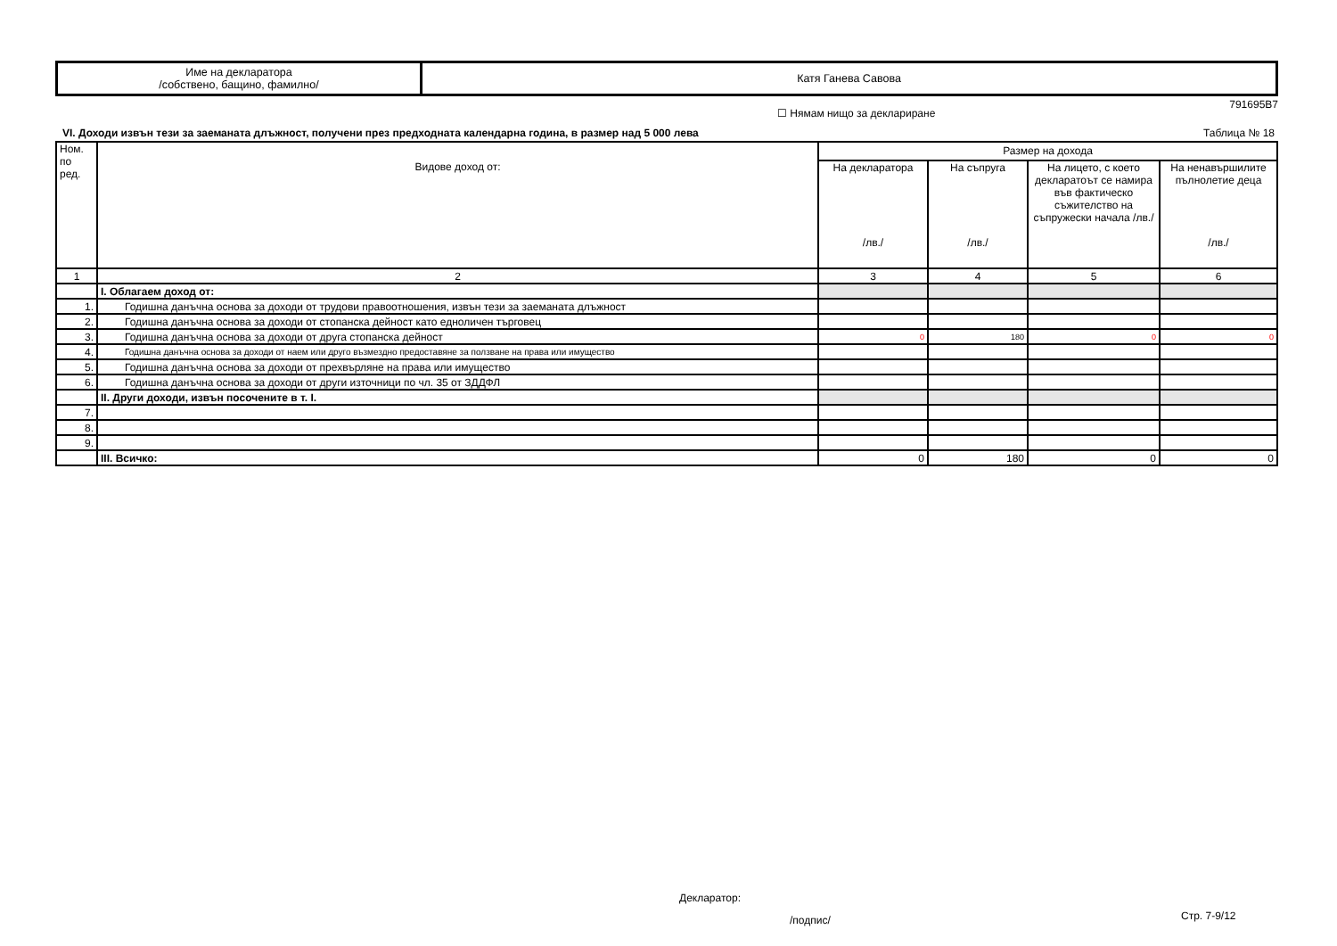| Име на декларатора /собствено, бащино, фамилно/ | Катя Ганева Савова |
☐ Нямам нищо за деклариране 791695B7
VI. Доходи извън тези за заеманата длъжност, получени през предходната календарна година, в размер над 5 000 лева Таблица № 18
| Ном. по ред. | Видове доход от: | Размер на дохода | | | |
| | | На декларатора /лв./ | На съпруга /лв./ | На лицето, с което декларатоът се намира във фактическо съжителство на съпружески начала /лв./ | На ненавършилите пълнолетие деца /лв./ |
| 1 | 2 | 3 | 4 | 5 | 6 |
| | I. Облагаем доход от: | | | | |
| 1. | Годишна данъчна основа за доходи от трудови правоотношения, извън тези за заеманата длъжност | | | | |
| 2. | Годишна данъчна основа за доходи от стопанска дейност като едноличен търговец | | | | |
| 3. | Годишна данъчна основа за доходи от друга стопанска дейност | 0 | 180 | 0 | 0 |
| 4. | Годишна данъчна основа за доходи от наем или друго възмездно предоставяне за ползване на права или имущество | | | | |
| 5. | Годишна данъчна основа за доходи от прехвърляне на права или имущество | | | | |
| 6. | Годишна данъчна основа за доходи от други източници по чл. 35 от ЗДДФЛ | | | | |
| | II. Други доходи, извън посочените в т. I. | | | | |
| 7. | | | | | |
| 8. | | | | | |
| 9. | | | | | |
| | III. Всичко: | 0 | 180 | 0 | 0 |
Декларатор:
/подпис/ Стр. 7-9/12